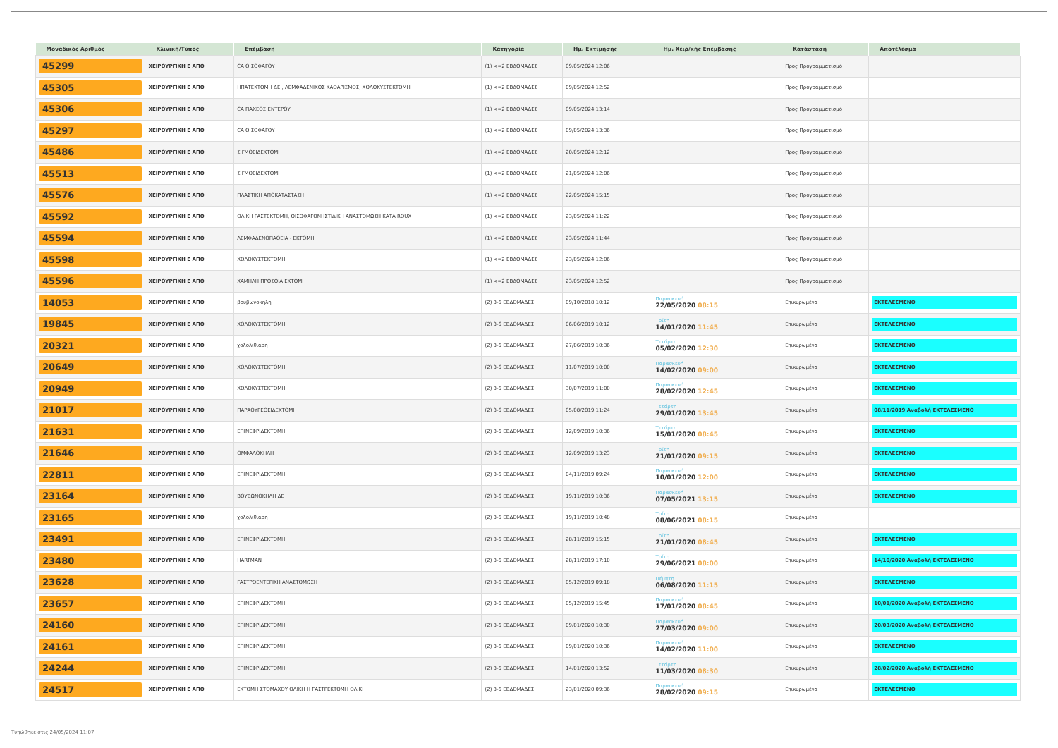| Μοναδικός Αριθμός | Κλινική/Τύπος | Επέμβαση | Κατηγορία | Ημ. Εκτίμησης | Ημ. Χειρ/κής Επέμβασης | Κατάσταση | Αποτέλεσμα |
| --- | --- | --- | --- | --- | --- | --- | --- |
| 45299 | ΧΕΙΡΟΥΡΓΙΚΗ Ε ΑΠΘ | CA ΟΙΣΟΦΑΓΟΥ | (1) <=2 ΕΒΔΟΜΑΔΕΣ | 09/05/2024 12:06 | | Προς Προγραμματισμό | |
| 45305 | ΧΕΙΡΟΥΡΓΙΚΗ Ε ΑΠΘ | ΗΠΑΤΕΚΤΟΜΗ ΔΕ , ΛΕΜΦΑΔΕΝΙΚΟΣ ΚΑΘΑΡΙΣΜΟΣ, ΧΟΛΟΚΥΣΤΕΚΤΟΜΗ | (1) <=2 ΕΒΔΟΜΑΔΕΣ | 09/05/2024 12:52 | | Προς Προγραμματισμό | |
| 45306 | ΧΕΙΡΟΥΡΓΙΚΗ Ε ΑΠΘ | CA ΠΑΧΕΟΣ ΕΝΤΕΡΟΥ | (1) <=2 ΕΒΔΟΜΑΔΕΣ | 09/05/2024 13:14 | | Προς Προγραμματισμό | |
| 45297 | ΧΕΙΡΟΥΡΓΙΚΗ Ε ΑΠΘ | CA ΟΙΣΟΦΑΓΟΥ | (1) <=2 ΕΒΔΟΜΑΔΕΣ | 09/05/2024 13:36 | | Προς Προγραμματισμό | |
| 45486 | ΧΕΙΡΟΥΡΓΙΚΗ Ε ΑΠΘ | ΣΙΓΜΟΕΙΔΕΚΤΟΜΗ | (1) <=2 ΕΒΔΟΜΑΔΕΣ | 20/05/2024 12:12 | | Προς Προγραμματισμό | |
| 45513 | ΧΕΙΡΟΥΡΓΙΚΗ Ε ΑΠΘ | ΣΙΓΜΟΕΙΔΕΚΤΟΜΗ | (1) <=2 ΕΒΔΟΜΑΔΕΣ | 21/05/2024 12:06 | | Προς Προγραμματισμό | |
| 45576 | ΧΕΙΡΟΥΡΓΙΚΗ Ε ΑΠΘ | ΠΛΑΣΤΙΚΗ ΑΠΟΚΑΤΑΣΤΑΣΗ | (1) <=2 ΕΒΔΟΜΑΔΕΣ | 22/05/2024 15:15 | | Προς Προγραμματισμό | |
| 45592 | ΧΕΙΡΟΥΡΓΙΚΗ Ε ΑΠΘ | ΟΛΙΚΗ ΓΑΣΤΕΚΤΟΜΗ, ΟΙΣΟΦΑΓΟΝΗΣΤΙΔΙΚΗ ΑΝΑΣΤΟΜΩΣΗ ΚΑΤΑ ROUX | (1) <=2 ΕΒΔΟΜΑΔΕΣ | 23/05/2024 11:22 | | Προς Προγραμματισμό | |
| 45594 | ΧΕΙΡΟΥΡΓΙΚΗ Ε ΑΠΘ | ΛΕΜΦΑΔΕΝΟΠΑΘΕΙΑ - ΕΚΤΟΜΗ | (1) <=2 ΕΒΔΟΜΑΔΕΣ | 23/05/2024 11:44 | | Προς Προγραμματισμό | |
| 45598 | ΧΕΙΡΟΥΡΓΙΚΗ Ε ΑΠΘ | ΧΟΛΟΚΥΣΤΕΚΤΟΜΗ | (1) <=2 ΕΒΔΟΜΑΔΕΣ | 23/05/2024 12:06 | | Προς Προγραμματισμό | |
| 45596 | ΧΕΙΡΟΥΡΓΙΚΗ Ε ΑΠΘ | ΧΑΜΗΛΗ ΠΡΟΣΘΙΑ ΕΚΤΟΜΗ | (1) <=2 ΕΒΔΟΜΑΔΕΣ | 23/05/2024 12:52 | | Προς Προγραμματισμό | |
| 14053 | ΧΕΙΡΟΥΡΓΙΚΗ Ε ΑΠΘ | βουβωνοκηλη | (2) 3-6 ΕΒΔΟΜΑΔΕΣ | 09/10/2018 10:12 | Παρασκευή 22/05/2020 08:15 | Επικυρωμένα | ΕΚΤΕΛΕΣΜΕΝΟ |
| 19845 | ΧΕΙΡΟΥΡΓΙΚΗ Ε ΑΠΘ | ΧΟΛΟΚΥΣΤΕΚΤΟΜΗ | (2) 3-6 ΕΒΔΟΜΑΔΕΣ | 06/06/2019 10:12 | Τρίτη 14/01/2020 11:45 | Επικυρωμένα | ΕΚΤΕΛΕΣΜΕΝΟ |
| 20321 | ΧΕΙΡΟΥΡΓΙΚΗ Ε ΑΠΘ | χολολιθιαση | (2) 3-6 ΕΒΔΟΜΑΔΕΣ | 27/06/2019 10:36 | Τετάρτη 05/02/2020 12:30 | Επικυρωμένα | ΕΚΤΕΛΕΣΜΕΝΟ |
| 20649 | ΧΕΙΡΟΥΡΓΙΚΗ Ε ΑΠΘ | ΧΟΛΟΚΥΣΤΕΚΤΟΜΗ | (2) 3-6 ΕΒΔΟΜΑΔΕΣ | 11/07/2019 10:00 | Παρασκευή 14/02/2020 09:00 | Επικυρωμένα | ΕΚΤΕΛΕΣΜΕΝΟ |
| 20949 | ΧΕΙΡΟΥΡΓΙΚΗ Ε ΑΠΘ | ΧΟΛΟΚΥΣΤΕΚΤΟΜΗ | (2) 3-6 ΕΒΔΟΜΑΔΕΣ | 30/07/2019 11:00 | Παρασκευή 28/02/2020 12:45 | Επικυρωμένα | ΕΚΤΕΛΕΣΜΕΝΟ |
| 21017 | ΧΕΙΡΟΥΡΓΙΚΗ Ε ΑΠΘ | ΠΑΡΑΘΥΡΕΟΕΙΔΕΚΤΟΜΗ | (2) 3-6 ΕΒΔΟΜΑΔΕΣ | 05/08/2019 11:24 | Τετάρτη 29/01/2020 13:45 | Επικυρωμένα | 08/11/2019 Αναβολή ΕΚΤΕΛΕΣΜΕΝΟ |
| 21631 | ΧΕΙΡΟΥΡΓΙΚΗ Ε ΑΠΘ | ΕΠΙΝΕΦΡΙΔΕΚΤΟΜΗ | (2) 3-6 ΕΒΔΟΜΑΔΕΣ | 12/09/2019 10:36 | Τετάρτη 15/01/2020 08:45 | Επικυρωμένα | ΕΚΤΕΛΕΣΜΕΝΟ |
| 21646 | ΧΕΙΡΟΥΡΓΙΚΗ Ε ΑΠΘ | ΟΜΦΑΛΟΚΗΛΗ | (2) 3-6 ΕΒΔΟΜΑΔΕΣ | 12/09/2019 13:23 | Τρίτη 21/01/2020 09:15 | Επικυρωμένα | ΕΚΤΕΛΕΣΜΕΝΟ |
| 22811 | ΧΕΙΡΟΥΡΓΙΚΗ Ε ΑΠΘ | ΕΠΙΝΕΦΡΙΔΕΚΤΟΜΗ | (2) 3-6 ΕΒΔΟΜΑΔΕΣ | 04/11/2019 09:24 | Παρασκευή 10/01/2020 12:00 | Επικυρωμένα | ΕΚΤΕΛΕΣΜΕΝΟ |
| 23164 | ΧΕΙΡΟΥΡΓΙΚΗ Ε ΑΠΘ | ΒΟΥΒΩΝΟΚΗΛΗ ΔΕ | (2) 3-6 ΕΒΔΟΜΑΔΕΣ | 19/11/2019 10:36 | Παρασκευή 07/05/2021 13:15 | Επικυρωμένα | ΕΚΤΕΛΕΣΜΕΝΟ |
| 23165 | ΧΕΙΡΟΥΡΓΙΚΗ Ε ΑΠΘ | χολολιθιαση | (2) 3-6 ΕΒΔΟΜΑΔΕΣ | 19/11/2019 10:48 | Τρίτη 08/06/2021 08:15 | Επικυρωμένα | |
| 23491 | ΧΕΙΡΟΥΡΓΙΚΗ Ε ΑΠΘ | ΕΠΙΝΕΦΡΙΔΕΚΤΟΜΗ | (2) 3-6 ΕΒΔΟΜΑΔΕΣ | 28/11/2019 15:15 | Τρίτη 21/01/2020 08:45 | Επικυρωμένα | ΕΚΤΕΛΕΣΜΕΝΟ |
| 23480 | ΧΕΙΡΟΥΡΓΙΚΗ Ε ΑΠΘ | HARTMAN | (2) 3-6 ΕΒΔΟΜΑΔΕΣ | 28/11/2019 17:10 | Τρίτη 29/06/2021 08:00 | Επικυρωμένα | 14/10/2020 Αναβολή ΕΚΤΕΛΕΣΜΕΝΟ |
| 23628 | ΧΕΙΡΟΥΡΓΙΚΗ Ε ΑΠΘ | ΓΑΣΤΡΟΕΝΤΕΡΙΚΗ ΑΝΑΣΤΟΜΩΣΗ | (2) 3-6 ΕΒΔΟΜΑΔΕΣ | 05/12/2019 09:18 | Πέμπτη 06/08/2020 11:15 | Επικυρωμένα | ΕΚΤΕΛΕΣΜΕΝΟ |
| 23657 | ΧΕΙΡΟΥΡΓΙΚΗ Ε ΑΠΘ | ΕΠΙΝΕΦΡΙΔΕΚΤΟΜΗ | (2) 3-6 ΕΒΔΟΜΑΔΕΣ | 05/12/2019 15:45 | Παρασκευή 17/01/2020 08:45 | Επικυρωμένα | 10/01/2020 Αναβολή ΕΚΤΕΛΕΣΜΕΝΟ |
| 24160 | ΧΕΙΡΟΥΡΓΙΚΗ Ε ΑΠΘ | ΕΠΙΝΕΦΡΙΔΕΚΤΟΜΗ | (2) 3-6 ΕΒΔΟΜΑΔΕΣ | 09/01/2020 10:30 | Παρασκευή 27/03/2020 09:00 | Επικυρωμένα | 20/03/2020 Αναβολή ΕΚΤΕΛΕΣΜΕΝΟ |
| 24161 | ΧΕΙΡΟΥΡΓΙΚΗ Ε ΑΠΘ | ΕΠΙΝΕΦΡΙΔΕΚΤΟΜΗ | (2) 3-6 ΕΒΔΟΜΑΔΕΣ | 09/01/2020 10:36 | Παρασκευή 14/02/2020 11:00 | Επικυρωμένα | ΕΚΤΕΛΕΣΜΕΝΟ |
| 24244 | ΧΕΙΡΟΥΡΓΙΚΗ Ε ΑΠΘ | ΕΠΙΝΕΦΡΙΔΕΚΤΟΜΗ | (2) 3-6 ΕΒΔΟΜΑΔΕΣ | 14/01/2020 13:52 | Τετάρτη 11/03/2020 08:30 | Επικυρωμένα | 28/02/2020 Αναβολή ΕΚΤΕΛΕΣΜΕΝΟ |
| 24517 | ΧΕΙΡΟΥΡΓΙΚΗ Ε ΑΠΘ | ΕΚΤΟΜΗ ΣΤΟΜΑΧΟΥ ΟΛΙΚΗ Η ΓΑΣΤΡΕΚΤΟΜΗ ΟΛΙΚΗ | (2) 3-6 ΕΒΔΟΜΑΔΕΣ | 23/01/2020 09:36 | Παρασκευή 28/02/2020 09:15 | Επικυρωμένα | ΕΚΤΕΛΕΣΜΕΝΟ |
Τυπώθηκε στις 24/05/2024 11:07